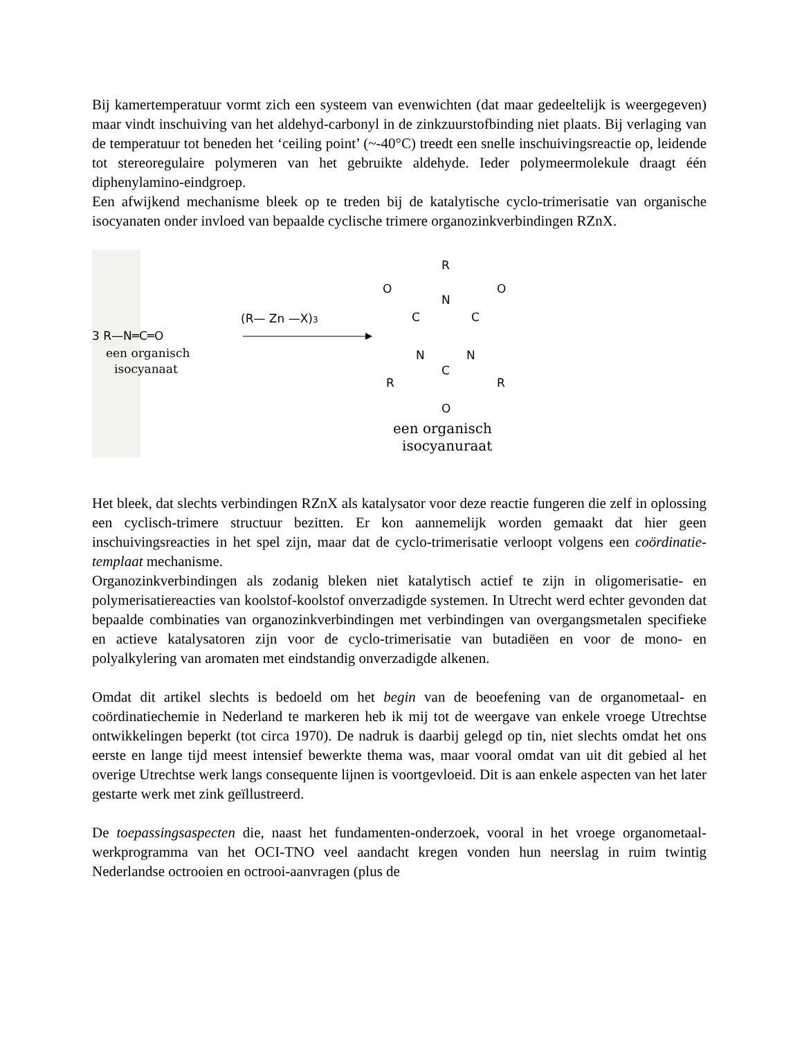Bij kamertemperatuur vormt zich een systeem van evenwichten (dat maar gedeeltelijk is weergegeven) maar vindt inschuiving van het aldehyd-carbonyl in de zinkzuurstofbinding niet plaats. Bij verlaging van de temperatuur tot beneden het ‘ceiling point’ (~-40°C) treedt een snelle inschuivingsreactie op, leidende tot stereoregulaire polymeren van het gebruikte aldehyde. Ieder polymeermolekule draagt één diphenylamino-eindgroep.
Een afwijkend mechanisme bleek op te treden bij de katalytische cyclo-trimerisatie van organische isocyanaten onder invloed van bepaalde cyclische trimere organozinkverbindingen RZnX.
3 R—N═C═O
een organisch
isocyanaat
(R— Zn —X)3
R
N
O
O
C
C
N
N
C
R
R
O
een organisch
isocyanuraat
Het bleek, dat slechts verbindingen RZnX als katalysator voor deze reactie fungeren die zelf in oplossing een cyclisch-trimere structuur bezitten. Er kon aannemelijk worden gemaakt dat hier geen inschuivingsreacties in het spel zijn, maar dat de cyclo-trimerisatie verloopt volgens een coördinatie-templaat mechanisme.
Organozinkverbindingen als zodanig bleken niet katalytisch actief te zijn in oligomerisatie- en polymerisatiereacties van koolstof-koolstof onverzadigde systemen. In Utrecht werd echter gevonden dat bepaalde combinaties van organozinkverbindingen met verbindingen van overgangsmetalen specifieke en actieve katalysatoren zijn voor de cyclo-trimerisatie van butadiëen en voor de mono- en polyalkylering van aromaten met eindstandig onverzadigde alkenen.
Omdat dit artikel slechts is bedoeld om het begin van de beoefening van de organometaal- en coördinatiechemie in Nederland te markeren heb ik mij tot de weergave van enkele vroege Utrechtse ontwikkelingen beperkt (tot circa 1970). De nadruk is daarbij gelegd op tin, niet slechts omdat het ons eerste en lange tijd meest intensief bewerkte thema was, maar vooral omdat van uit dit gebied al het overige Utrechtse werk langs consequente lijnen is voortgevloeid. Dit is aan enkele aspecten van het later gestarte werk met zink geïllustreerd.
De toepassingsaspecten die, naast het fundamenten-onderzoek, vooral in het vroege organometaal-werkprogramma van het OCI-TNO veel aandacht kregen vonden hun neerslag in ruim twintig Nederlandse octrooien en octrooi-aanvragen (plus de